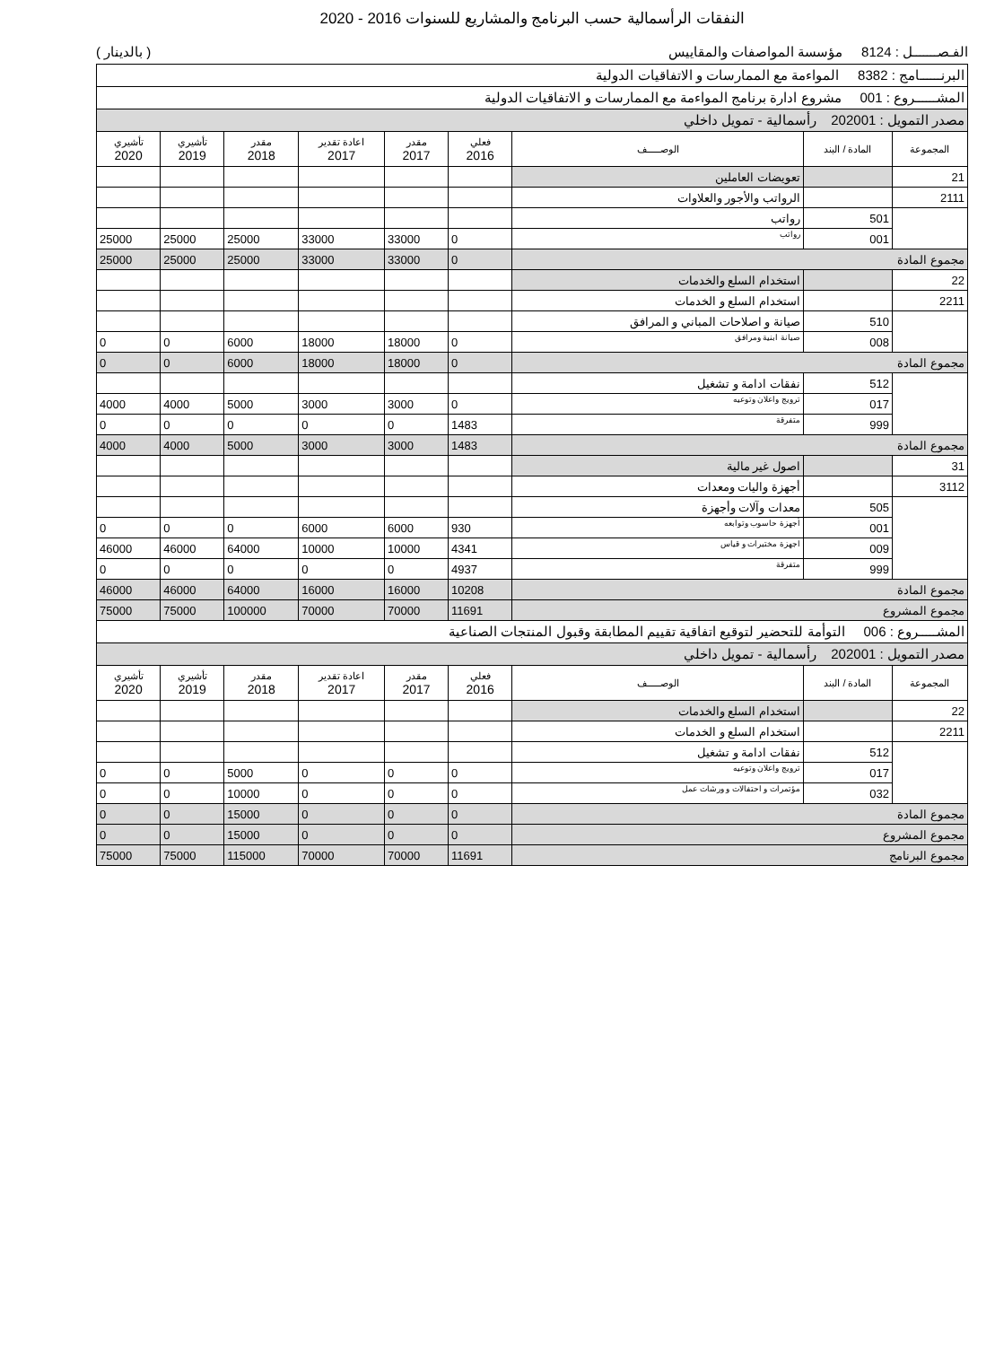النفقات الرأسمالية حسب البرنامج والمشاريع للسنوات 2016 - 2020
الفـصـــــــل : 8124 مؤسسة المواصفات والمقاييس ( بالدينار )
| البرنــــــامج : 8382 المواءمة مع الممارسات و الاتفاقيات الدولية | | | | | | | | |
| المشــــــروع : 001 مشروع ادارة برنامج المواءمة مع الممارسات و الاتفاقيات الدولية | | | | | | | | |
| مصدر التمويل : 202001 رأسمالية - تمويل داخلي | | | | | | | | |
| المجموعة | المادة / البند | الوصـــــف | فعلي 2016 | مقدر 2017 | اعادة تقدير 2017 | مقدر 2018 | تأشيري 2019 | تأشيري 2020 |
| 21 | | تعويضات العاملين | | | | | | |
| 2111 | | الرواتب والأجور والعلاوات | | | | | | |
| | 501 | رواتب | | | | | | |
| | 001 | رواتب | 0 | 33000 | 33000 | 25000 | 25000 | 25000 |
| مجموع المادة | | | 0 | 33000 | 33000 | 25000 | 25000 | 25000 |
| 22 | | استخدام السلع والخدمات | | | | | | |
| 2211 | | استخدام السلع و الخدمات | | | | | | |
| | 510 | صيانة و اصلاحات المباني و المرافق | | | | | | |
| | 008 | صيانة ابنية ومرافق | 0 | 18000 | 18000 | 6000 | 0 | 0 |
| مجموع المادة | | | 0 | 18000 | 18000 | 6000 | 0 | 0 |
| | 512 | نفقات ادامة و تشغيل | | | | | | |
| | 017 | ترويج واعلان وتوعيه | 0 | 3000 | 3000 | 5000 | 4000 | 4000 |
| | 999 | متفرقة | 1483 | 0 | 0 | 0 | 0 | 0 |
| مجموع المادة | | | 1483 | 3000 | 3000 | 5000 | 4000 | 4000 |
| 31 | | اصول غير مالية | | | | | | |
| 3112 | | أجهزة واليات ومعدات | | | | | | |
| | 505 | معدات وآلات وأجهزة | | | | | | |
| | 001 | أجهزة حاسوب وتوابعه | 930 | 6000 | 6000 | 0 | 0 | 0 |
| | 009 | اجهزة مختبرات و قياس | 4341 | 10000 | 10000 | 64000 | 46000 | 46000 |
| | 999 | متفرقة | 4937 | 0 | 0 | 0 | 0 | 0 |
| مجموع المادة | | | 10208 | 16000 | 16000 | 64000 | 46000 | 46000 |
| مجموع المشروع | | | 11691 | 70000 | 70000 | 100000 | 75000 | 75000 |
| المشـــــروع : 006 التوأمة للتحضير لتوقيع اتفاقية تقييم المطابقة وقبول المنتجات الصناعية | | | | | | | | |
| مصدر التمويل : 202001 رأسمالية - تمويل داخلي | | | | | | | | |
| المجموعة | المادة / البند | الوصـــــف | فعلي 2016 | مقدر 2017 | اعادة تقدير 2017 | مقدر 2018 | تأشيري 2019 | تأشيري 2020 |
| 22 | | استخدام السلع والخدمات | | | | | | |
| 2211 | | استخدام السلع و الخدمات | | | | | | |
| | 512 | نفقات ادامة و تشغيل | | | | | | |
| | 017 | ترويج واعلان وتوعيه | 0 | 0 | 0 | 5000 | 0 | 0 |
| | 032 | مؤتمرات و احتفالات و ورشات عمل | 0 | 0 | 0 | 10000 | 0 | 0 |
| مجموع المادة | | | 0 | 0 | 0 | 15000 | 0 | 0 |
| مجموع المشروع | | | 0 | 0 | 0 | 15000 | 0 | 0 |
| مجموع البرنامج | | | 11691 | 70000 | 70000 | 115000 | 75000 | 75000 |